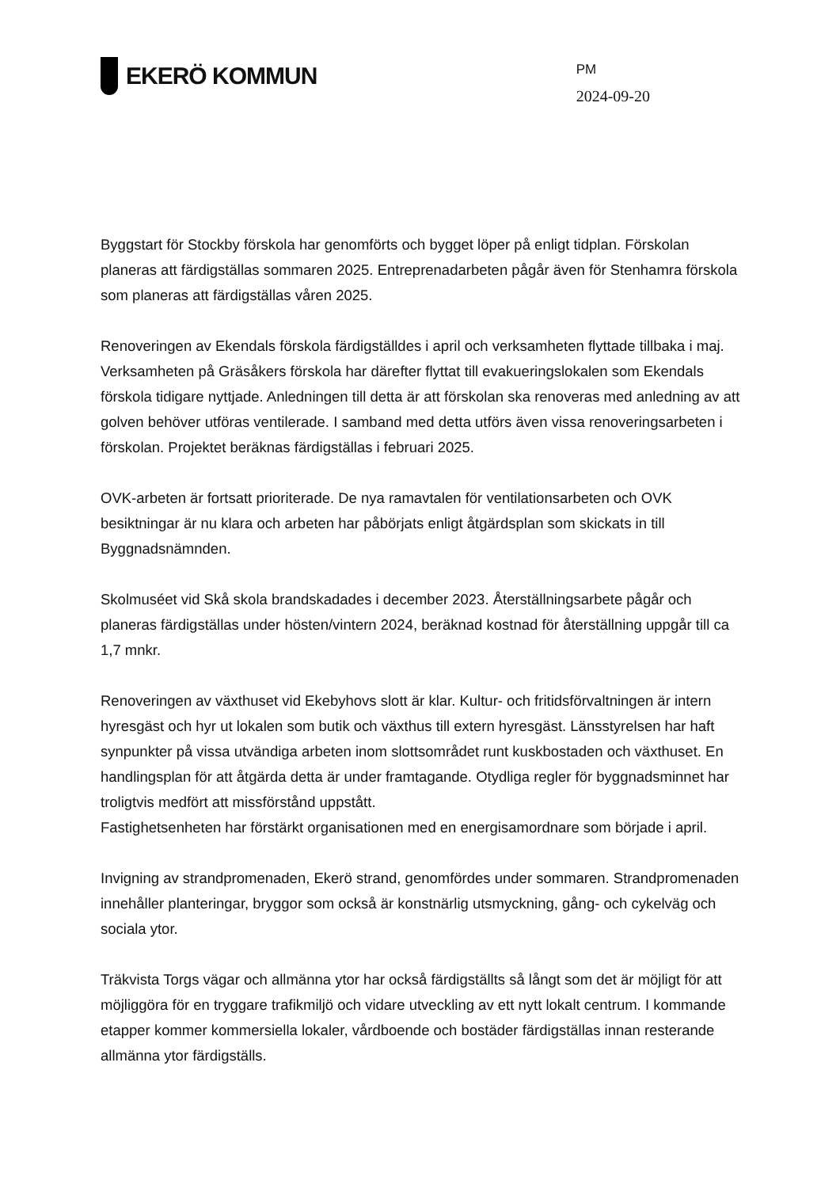EKERÖ KOMMUN
PM
2024-09-20
Byggstart för Stockby förskola har genomförts och bygget löper på enligt tidplan. Förskolan planeras att färdigställas sommaren 2025. Entreprenadarbeten pågår även för Stenhamra förskola som planeras att färdigställas våren 2025.
Renoveringen av Ekendals förskola färdigställdes i april och verksamheten flyttade tillbaka i maj. Verksamheten på Gräsåkers förskola har därefter flyttat till evakueringslokalen som Ekendals förskola tidigare nyttjade. Anledningen till detta är att förskolan ska renoveras med anledning av att golven behöver utföras ventilerade. I samband med detta utförs även vissa renoveringsarbeten i förskolan. Projektet beräknas färdigställas i februari 2025.
OVK-arbeten är fortsatt prioriterade. De nya ramavtalen för ventilationsarbeten och OVK besiktningar är nu klara och arbeten har påbörjats enligt åtgärdsplan som skickats in till Byggnadsnämnden.
Skolmuséet vid Skå skola brandskadades i december 2023. Återställningsarbete pågår och planeras färdigställas under hösten/vintern 2024, beräknad kostnad för återställning uppgår till ca 1,7 mnkr.
Renoveringen av växthuset vid Ekebyhovs slott är klar. Kultur- och fritidsförvaltningen är intern hyresgäst och hyr ut lokalen som butik och växthus till extern hyresgäst. Länsstyrelsen har haft synpunkter på vissa utvändiga arbeten inom slottsområdet runt kuskbostaden och växthuset. En handlingsplan för att åtgärda detta är under framtagande. Otydliga regler för byggnadsminnet har troligtvis medfört att missförstånd uppstått.
Fastighetsenheten har förstärkt organisationen med en energisamordnare som började i april.
Invigning av strandpromenaden, Ekerö strand, genomfördes under sommaren. Strandpromenaden innehåller planteringar, bryggor som också är konstnärlig utsmyckning, gång- och cykelväg och sociala ytor.
Träkvista Torgs vägar och allmänna ytor har också färdigställts så långt som det är möjligt för att möjliggöra för en tryggare trafikmiljö och vidare utveckling av ett nytt lokalt centrum. I kommande etapper kommer kommersiella lokaler, vårdboende och bostäder färdigställas innan resterande allmänna ytor färdigställs.